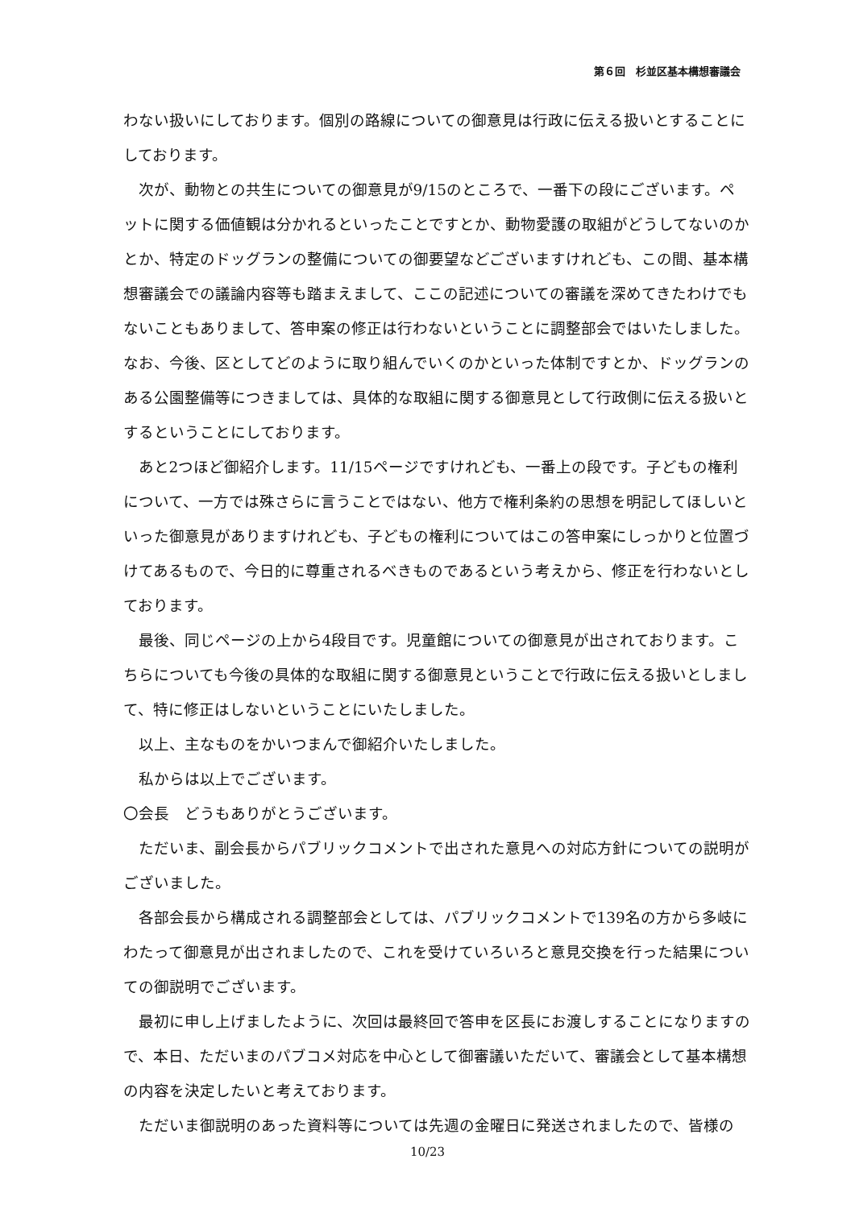第６回　杉並区基本構想審議会
わない扱いにしております。個別の路線についての御意見は行政に伝える扱いとすることにしております。
次が、動物との共生についての御意見が9/15のところで、一番下の段にございます。ペットに関する価値観は分かれるといったことですとか、動物愛護の取組がどうしてないのかとか、特定のドッグランの整備についての御要望などございますけれども、この間、基本構想審議会での議論内容等も踏まえまして、ここの記述についての審議を深めてきたわけでもないこともありまして、答申案の修正は行わないということに調整部会ではいたしました。なお、今後、区としてどのように取り組んでいくのかといった体制ですとか、ドッグランのある公園整備等につきましては、具体的な取組に関する御意見として行政側に伝える扱いとするということにしております。
あと2つほど御紹介します。11/15ページですけれども、一番上の段です。子どもの権利について、一方では殊さらに言うことではない、他方で権利条約の思想を明記してほしいといった御意見がありますけれども、子どもの権利についてはこの答申案にしっかりと位置づけてあるもので、今日的に尊重されるべきものであるという考えから、修正を行わないとしております。
最後、同じページの上から4段目です。児童館についての御意見が出されております。こちらについても今後の具体的な取組に関する御意見ということで行政に伝える扱いとしまして、特に修正はしないということにいたしました。
以上、主なものをかいつまんで御紹介いたしました。
私からは以上でございます。
〇会長　どうもありがとうございます。
ただいま、副会長からパブリックコメントで出された意見への対応方針についての説明がございました。
各部会長から構成される調整部会としては、パブリックコメントで139名の方から多岐にわたって御意見が出されましたので、これを受けていろいろと意見交換を行った結果についての御説明でございます。
最初に申し上げましたように、次回は最終回で答申を区長にお渡しすることになりますので、本日、ただいまのパブコメ対応を中心として御審議いただいて、審議会として基本構想の内容を決定したいと考えております。
ただいま御説明のあった資料等については先週の金曜日に発送されましたので、皆様の
10/23